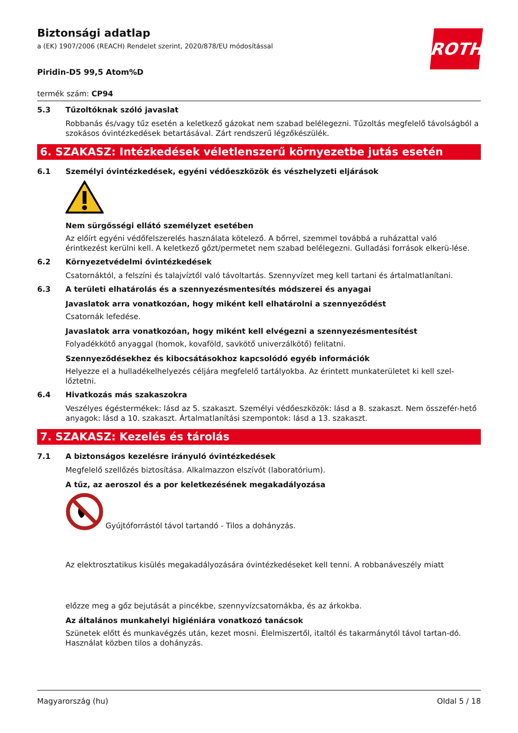ROTH
Biztonsági adatlap
a (EK) 1907/2006 (REACH) Rendelet szerint, 2020/878/EU módosítással
Piridin-D5 99,5 Atom%D
termék szám: CP94
5.3 Tűzoltóknak szóló javaslat
Robbanás és/vagy tűz esetén a keletkező gázokat nem szabad belélegezni. Tűzoltás megfelelő távolságból a szokásos óvintézkedések betartásával. Zárt rendszerű légzőkészülék.
6. SZAKASZ: Intézkedések véletlenszerű környezetbe jutás esetén
6.1 Személyi óvintézkedések, egyéni védőeszközök és vészhelyzeti eljárások
Nem sürgősségi ellátó személyzet esetében
Az előírt egyéni védőfelszerelés használata kötelező. A bőrrel, szemmel továbbá a ruházattal való érintkezést kerülni kell. A keletkező gőzt/permetet nem szabad belélegezni. Gulladási források elkerü-lése.
6.2 Környezetvédelmi óvintézkedések
Csatornáktól, a felszíni és talajvíztől való távoltartás. Szennyvízet meg kell tartani és ártalmatlanítani.
6.3 A területi elhatárolás és a szennyezésmentesítés módszerei és anyagai
Javaslatok arra vonatkozóan, hogy miként kell elhatárolni a szennyeződést
Csatornák lefedése.
Javaslatok arra vonatkozóan, hogy miként kell elvégezni a szennyezésmentesítést
Folyadékkötő anyaggal (homok, kovaföld, savkötő univerzálkötő) felitatni.
Szennyeződésekhez és kibocsátásokhoz kapcsolódó egyéb információk
Helyezze el a hulladékelhelyezés céljára megfelelő tartályokba. Az érintett munkaterületet ki kell szel-lőztetni.
6.4 Hivatkozás más szakaszokra
Veszélyes égéstermékek: lásd az 5. szakaszt. Személyi védőeszközök: lásd a 8. szakaszt. Nem összefér-hető anyagok: lásd a 10. szakaszt. Ártalmatlanítási szempontok: lásd a 13. szakaszt.
7. SZAKASZ: Kezelés és tárolás
7.1 A biztonságos kezelésre irányuló óvintézkedések
Megfelelő szellőzés biztosítása. Alkalmazzon elszívót (laboratórium).
A tűz, az aeroszol és a por keletkezésének megakadályozása
Gyújtóforrástól távol tartandó - Tilos a dohányzás.
Az elektrosztatikus kisülés megakadályozására óvintézkedéseket kell tenni. A robbanáveszély miatt
előzze meg a gőz bejutását a pincékbe, szennyvízcsatornákba, és az árkokba.
Az általános munkahelyi higiéniára vonatkozó tanácsok
Szünetek előtt és munkavégzés után, kezet mosni. Élelmiszertől, italtól és takarmánytól távol tartan-dó. Használat közben tilos a dohányzás.
Magyarország (hu) Oldal 5 / 18